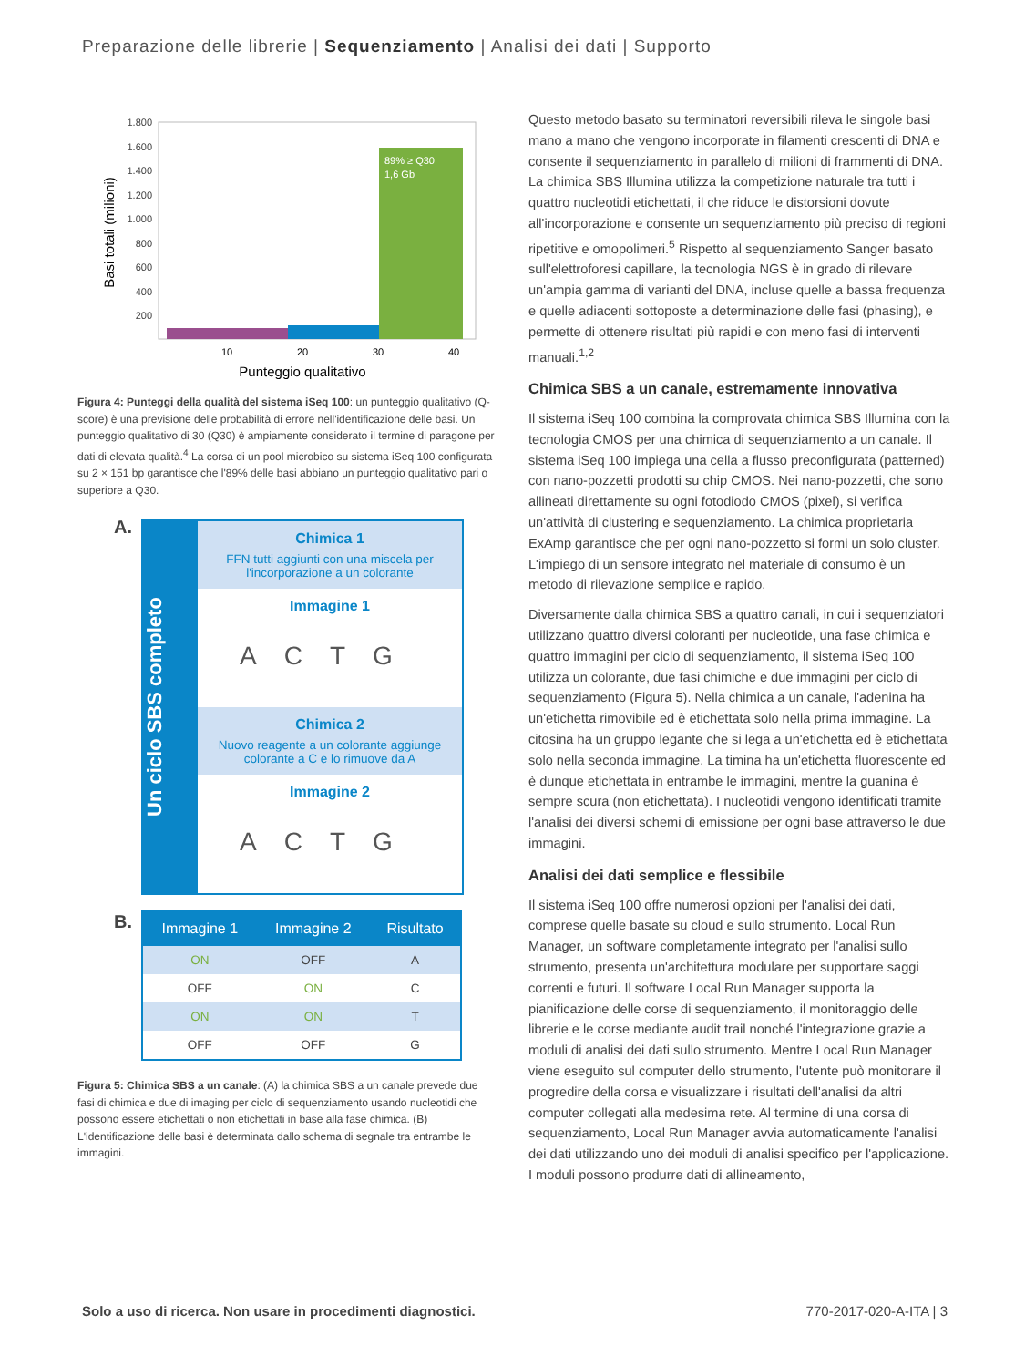Preparazione delle librerie | Sequenziamento | Analisi dei dati | Supporto
1.800
1.600
1.400
1.200
1.000
800
600
400
200
89% ≥ Q30
1,6 Gb
10
20
30
40
Punteggio qualitativo
Basi totali (milioni)
Figura 4: Punteggi della qualità del sistema iSeq 100: un punteggio qualitativo (Q-score) è una previsione delle probabilità di errore nell'identificazione delle basi. Un punteggio qualitativo di 30 (Q30) è ampiamente considerato il termine di paragone per dati di elevata qualità.<sup>4</sup> La corsa di un pool microbico su sistema iSeq 100 configurata su 2 × 151 bp garantisce che l'89% delle basi abbiano un punteggio qualitativo pari o superiore a Q30.
A.
Un ciclo SBS completo
Chimica 1
FFN tutti aggiunti con una miscela per l'incorporazione a un colorante
Immagine 1
ACTG
Chimica 2
Nuovo reagente a un colorante aggiunge colorante a C e lo rimuove da A
Immagine 2
ACTG
B.
| Immagine 1 | Immagine 2 | Risultato |
| --- | --- | --- |
| ON | OFF | A |
| OFF | ON | C |
| ON | ON | T |
| OFF | OFF | G |
Figura 5: Chimica SBS a un canale: (A) la chimica SBS a un canale prevede due fasi di chimica e due di imaging per ciclo di sequenziamento usando nucleotidi che possono essere etichettati o non etichettati in base alla fase chimica. (B) L'identificazione delle basi è determinata dallo schema di segnale tra entrambe le immagini.
Questo metodo basato su terminatori reversibili rileva le singole basi mano a mano che vengono incorporate in filamenti crescenti di DNA e consente il sequenziamento in parallelo di milioni di frammenti di DNA. La chimica SBS Illumina utilizza la competizione naturale tra tutti i quattro nucleotidi etichettati, il che riduce le distorsioni dovute all'incorporazione e consente un sequenziamento più preciso di regioni ripetitive e omopolimeri.<sup>5</sup> Rispetto al sequenziamento Sanger basato sull'elettroforesi capillare, la tecnologia NGS è in grado di rilevare un'ampia gamma di varianti del DNA, incluse quelle a bassa frequenza e quelle adiacenti sottoposte a determinazione delle fasi (phasing), e permette di ottenere risultati più rapidi e con meno fasi di interventi manuali.<sup>1,2</sup>
Chimica SBS a un canale, estremamente innovativa
Il sistema iSeq 100 combina la comprovata chimica SBS Illumina con la tecnologia CMOS per una chimica di sequenziamento a un canale. Il sistema iSeq 100 impiega una cella a flusso preconfigurata (patterned) con nano-pozzetti prodotti su chip CMOS. Nei nano-pozzetti, che sono allineati direttamente su ogni fotodiodo CMOS (pixel), si verifica un'attività di clustering e sequenziamento. La chimica proprietaria ExAmp garantisce che per ogni nano-pozzetto si formi un solo cluster. L'impiego di un sensore integrato nel materiale di consumo è un metodo di rilevazione semplice e rapido.
Diversamente dalla chimica SBS a quattro canali, in cui i sequenziatori utilizzano quattro diversi coloranti per nucleotide, una fase chimica e quattro immagini per ciclo di sequenziamento, il sistema iSeq 100 utilizza un colorante, due fasi chimiche e due immagini per ciclo di sequenziamento (Figura 5). Nella chimica a un canale, l'adenina ha un'etichetta rimovibile ed è etichettata solo nella prima immagine. La citosina ha un gruppo legante che si lega a un'etichetta ed è etichettata solo nella seconda immagine. La timina ha un'etichetta fluorescente ed è dunque etichettata in entrambe le immagini, mentre la guanina è sempre scura (non etichettata). I nucleotidi vengono identificati tramite l'analisi dei diversi schemi di emissione per ogni base attraverso le due immagini.
Analisi dei dati semplice e flessibile
Il sistema iSeq 100 offre numerosi opzioni per l'analisi dei dati, comprese quelle basate su cloud e sullo strumento. Local Run Manager, un software completamente integrato per l'analisi sullo strumento, presenta un'architettura modulare per supportare saggi correnti e futuri. Il software Local Run Manager supporta la pianificazione delle corse di sequenziamento, il monitoraggio delle librerie e le corse mediante audit trail nonché l'integrazione grazie a moduli di analisi dei dati sullo strumento. Mentre Local Run Manager viene eseguito sul computer dello strumento, l'utente può monitorare il progredire della corsa e visualizzare i risultati dell'analisi da altri computer collegati alla medesima rete. Al termine di una corsa di sequenziamento, Local Run Manager avvia automaticamente l'analisi dei dati utilizzando uno dei moduli di analisi specifico per l'applicazione. I moduli possono produrre dati di allineamento,
Solo a uso di ricerca. Non usare in procedimenti diagnostici. 770-2017-020-A-ITA | 3